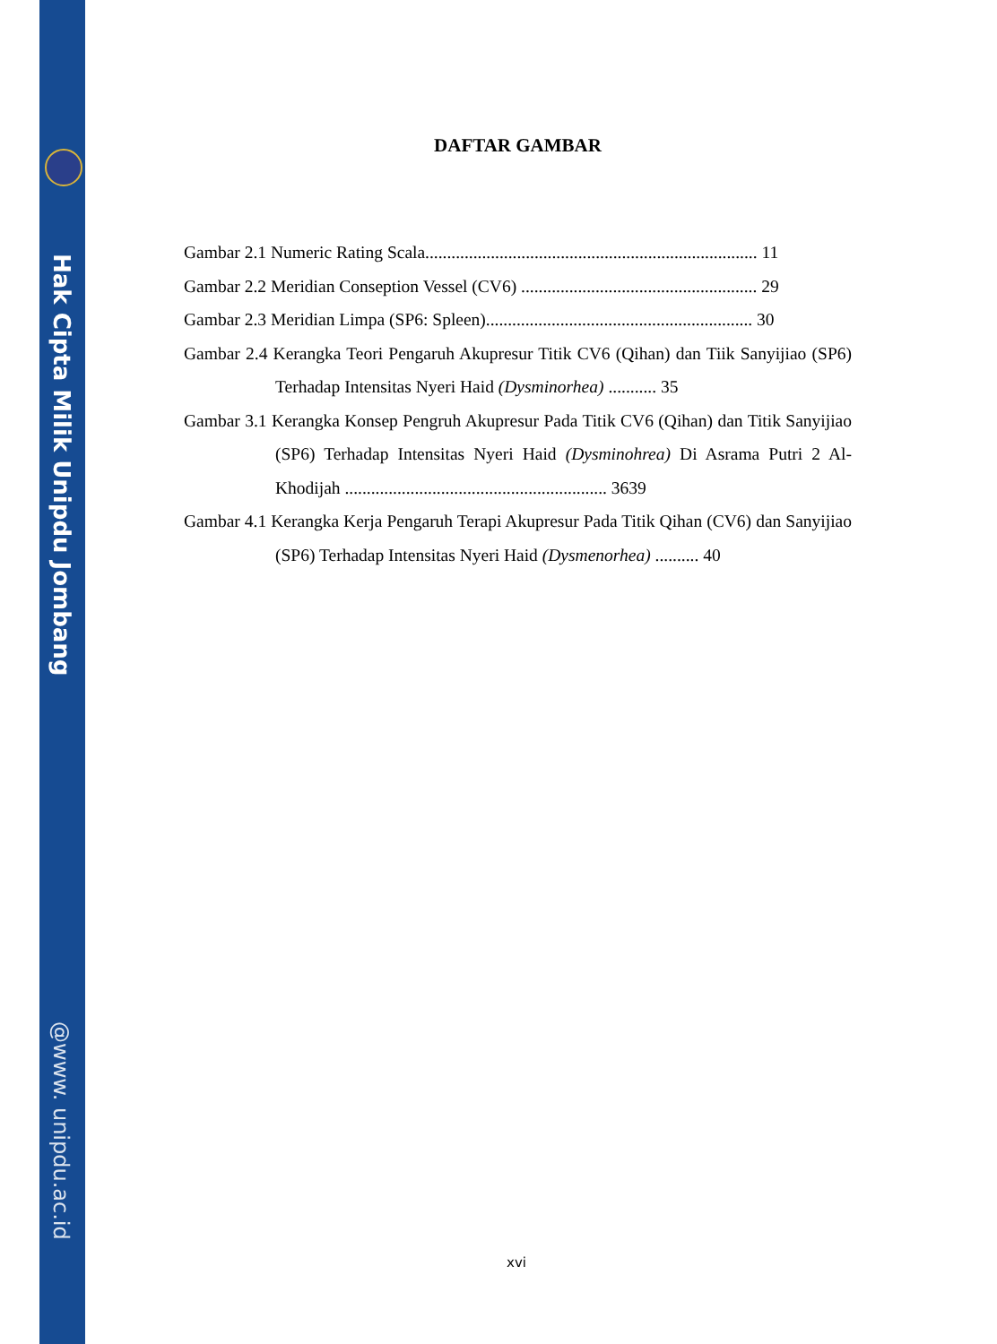Hak Cipta Milik Unipdu Jombang
@www. unipdu.ac.id
DAFTAR GAMBAR
Gambar 2.1 Numeric Rating Scala............................................................................ 11
Gambar 2.2 Meridian Conseption Vessel (CV6) ...................................................... 29
Gambar 2.3 Meridian Limpa (SP6: Spleen)............................................................. 30
Gambar 2.4 Kerangka Teori Pengaruh Akupresur Titik CV6 (Qihan) dan Tiik Sanyijiao (SP6) Terhadap Intensitas Nyeri Haid (Dysminorhea) ........... 35
Gambar 3.1 Kerangka Konsep Pengruh Akupresur Pada Titik CV6 (Qihan) dan Titik Sanyijiao (SP6) Terhadap Intensitas Nyeri Haid (Dysminohrea) Di Asrama Putri 2 Al-Khodijah ............................................................ 3639
Gambar 4.1 Kerangka Kerja Pengaruh Terapi Akupresur Pada Titik Qihan (CV6) dan Sanyijiao (SP6) Terhadap Intensitas Nyeri Haid (Dysmenorhea) .......... 40
xvi